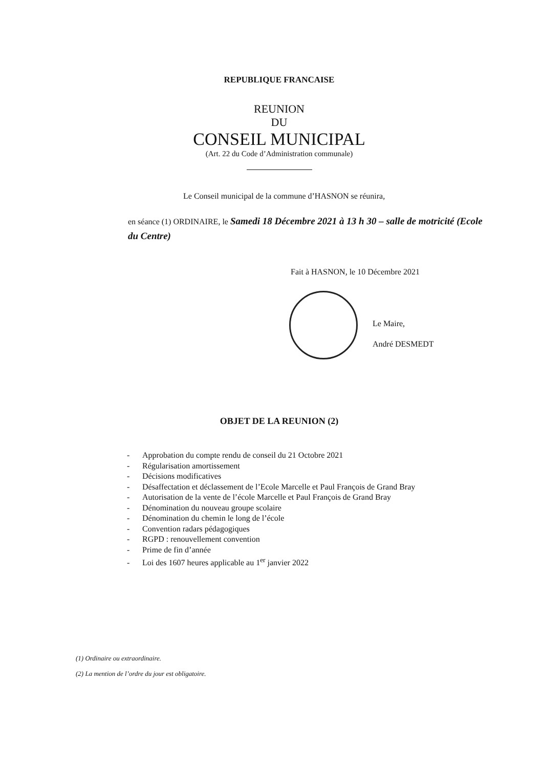REPUBLIQUE FRANCAISE
REUNION
DU
CONSEIL MUNICIPAL
(Art. 22 du Code d’Administration communale)
Le Conseil municipal de la commune d’HASNON se réunira,
en séance (1) ORDINAIRE, le Samedi 18 Décembre 2021 à 13 h 30 – salle de motricité (Ecole du Centre)
Fait à HASNON, le 10 Décembre 2021
Le Maire,
André DESMEDT
OBJET DE LA REUNION (2)
- Approbation du compte rendu de conseil du 21 Octobre 2021
- Régularisation amortissement
- Décisions modificatives
- Désaffectation et déclassement de l’Ecole Marcelle et Paul François de Grand Bray
- Autorisation de la vente de l’école Marcelle et Paul François de Grand Bray
- Dénomination du nouveau groupe scolaire
- Dénomination du chemin le long de l’école
- Convention radars pédagogiques
- RGPD : renouvellement convention
- Prime de fin d’année
- Loi des 1607 heures applicable au 1<sup>er</sup> janvier 2022
(1) Ordinaire ou extraordinaire.
(2) La mention de l’ordre du jour est obligatoire.